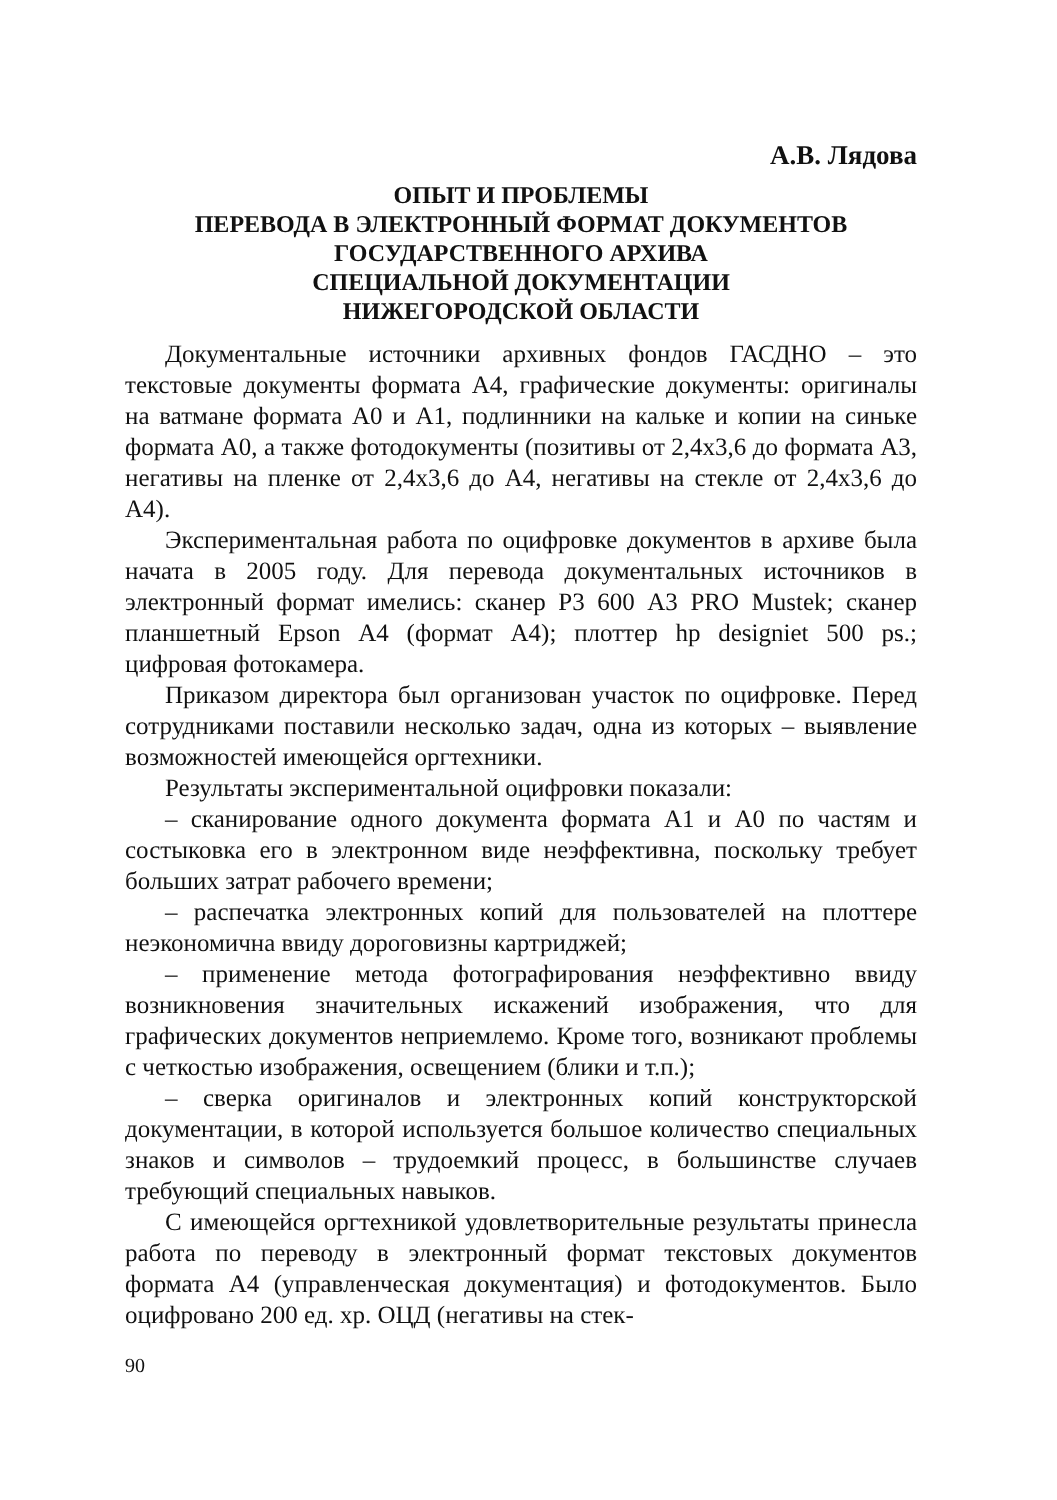А.В. Лядова
ОПЫТ И ПРОБЛЕМЫ
ПЕРЕВОДА В ЭЛЕКТРОННЫЙ ФОРМАТ ДОКУМЕНТОВ
ГОСУДАРСТВЕННОГО АРХИВА
СПЕЦИАЛЬНОЙ ДОКУМЕНТАЦИИ
НИЖЕГОРОДСКОЙ ОБЛАСТИ
Документальные источники архивных фондов ГАСДНО – это текстовые документы формата А4, графические документы: оригиналы на ватмане формата А0 и А1, подлинники на кальке и копии на синьке формата А0, а также фотодокументы (позитивы от 2,4х3,6 до формата А3, негативы на пленке от 2,4х3,6 до А4, негативы на стекле от 2,4х3,6 до А4).
Экспериментальная работа по оцифровке документов в архиве была начата в 2005 году. Для перевода документальных источников в электронный формат имелись: сканер Р3 600 А3 PRO Mustek; сканер планшетный Epson А4 (формат А4); плоттер hp designiet 500 ps.; цифровая фотокамера.
Приказом директора был организован участок по оцифровке. Перед сотрудниками поставили несколько задач, одна из которых – выявление возможностей имеющейся оргтехники.
Результаты экспериментальной оцифровки показали:
– сканирование одного документа формата А1 и А0 по частям и состыковка его в электронном виде неэффективна, поскольку требует больших затрат рабочего времени;
– распечатка электронных копий для пользователей на плоттере неэкономична ввиду дороговизны картриджей;
– применение метода фотографирования неэффективно ввиду возникновения значительных искажений изображения, что для графических документов неприемлемо. Кроме того, возникают проблемы с четкостью изображения, освещением (блики и т.п.);
– сверка оригиналов и электронных копий конструкторской документации, в которой используется большое количество специальных знаков и символов – трудоемкий процесс, в большинстве случаев требующий специальных навыков.
С имеющейся оргтехникой удовлетворительные результаты принесла работа по переводу в электронный формат текстовых документов формата А4 (управленческая документация) и фотодокументов. Было оцифровано 200 ед. хр. ОЦД (негативы на стек-
90